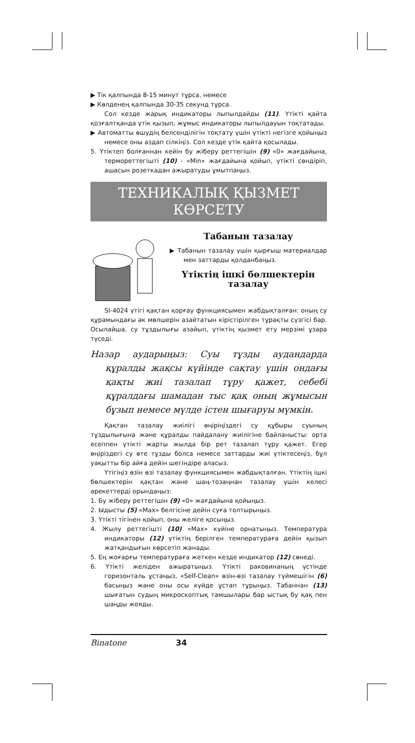▶ Тік қалпында 8-15 минут тұрса, немесе
▶ Көлденең қалпында 30-35 секунд тұрса.
Сол кезде жарық индикаторы лыпылдайды (11). Үтікті қайта қозғалтқанда үтік қызып, жұмыс индикаторы лыпылдауын тоқтатады.
▶ Автоматты өшудің белсенділігін тоқтату үшін үтікті негізге қойыңыз немесе оны аздап сілкіңіз. Сол кезде үтік қайта қосылады.
5. Үтіктеп болғаннан кейін бу жіберу реттегішін (9) «0» жағдайына, термореттегішті (10) - «Min» жағдайына қойып, үтікті сөндіріп, ашасын розеткадан ажыратуды ұмытпаңыз.
ТЕХНИКАЛЫҚ ҚЫЗМЕТ
КӨРСЕТУ
Табанын тазалау
▶ Табанын тазалау үшін қырғыш материалдар мен заттарды қолданбаңыз.
Үтіктің ішкі бөлшектерін тазалау
SI-4024 үтігі қақтан қорғау функциясымен жабдықталған: оның су құрамындағы әк мөлшерін азайтатын кірістірілген тұрақты сүзгісі бар. Осылайша, су тұздылығы азайып, үтіктің қызмет ету мерзімі ұзара түседі.
Назар аударыңыз: Суы тұзды аудандарда құралды жақсы күйінде сақтау үшін ондағы қақты жиі тазалап тұру қажет, себебі құралдағы шамадан тыс қақ оның жұмысын бұзып немесе мүлде істен шығаруы мүмкін.
Қақтан тазалау жиілігі өңіріңіздегі су құбыры суының тұздылығына және құралды пайдалану жиілігіне байланысты: орта есеппен үтікті жарты жылда бір рет тазалап тұру қажет. Егер өңірiздегі су өте тұзды болса немесе заттарды жиі үтіктесеңіз, бұл уақытты бір айға дейін шегіндіре аласыз.
Үтігіңіз өзін өзі тазалау функциясымен жабдықталған. Үтіктің ішкі бөлшектерін қақтан және шаң-тозаңнан тазалау үшін келесі әрекеттерді орындаңыз:
1. Бу жіберу реттегішін (9) «0» жағдайына қойыңыз.
2. Ыдысты (5) «Max» белгісіне дейін суға толтырыңыз.
3. Үтікті тігінен қойып, оны желіге қосыңыз.
4. Жылу реттегішті (10) «Max» күйіне орнатыңыз. Температура индикаторы (12) үтіктің берілген температураға дейін қызып жатқандығын көрсетіп жанады.
5. Ең жоғарғы температураға жеткен кезде индикатор (12) сөнеді.
6. Үтікті желіден ажыратыңыз. Үтікті раковинаның үстінде горизонталь ұстаңыз, «Self-Clean» өзін-өзі тазалау түймешігін (6) басыңыз және оны осы күйде ұстап тұрыңыз. Табаннан (13) шығатын судың микроскоптық тамшылары бар ыстық бу қақ пен шаңды жояды.
Binatone 34